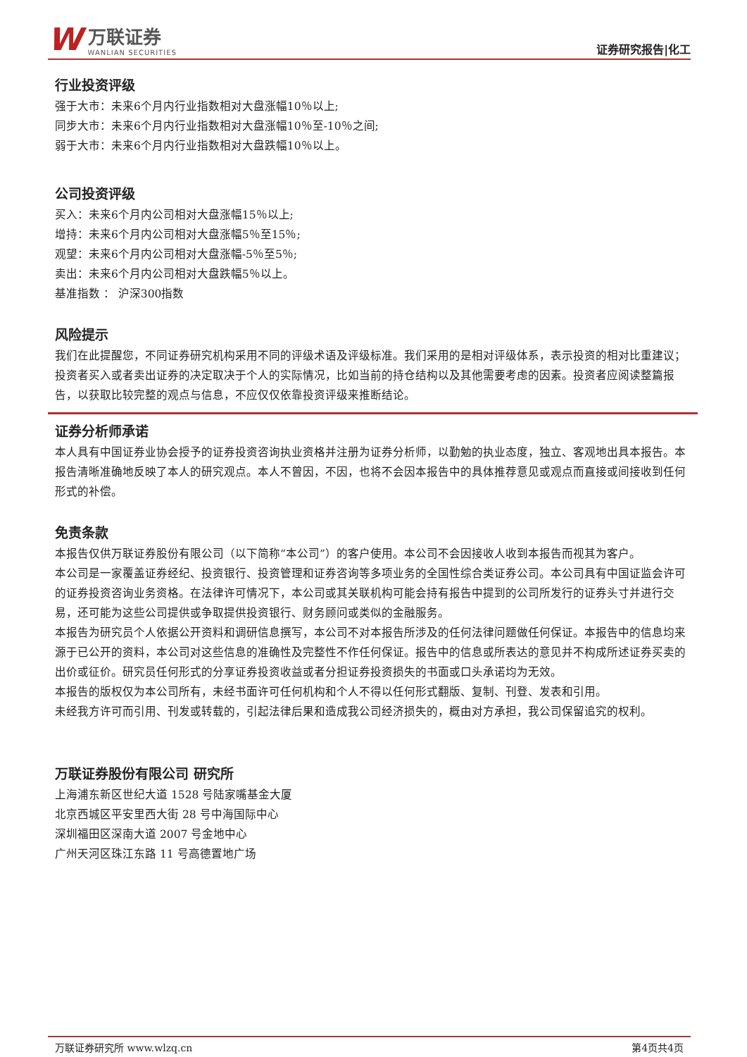W
万联证券
WANLIAN SECURITIES
证券研究报告|化工
行业投资评级
强于大市：未来6个月内行业指数相对大盘涨幅10％以上;
同步大市：未来6个月内行业指数相对大盘涨幅10％至-10％之间;
弱于大市：未来6个月内行业指数相对大盘跌幅10％以上。
公司投资评级
买入：未来6个月内公司相对大盘涨幅15％以上;
增持：未来6个月内公司相对大盘涨幅5％至15％;
观望：未来6个月内公司相对大盘涨幅-5％至5％;
卖出：未来6个月内公司相对大盘跌幅5％以上。
基准指数 ： 沪深300指数
风险提示
我们在此提醒您，不同证券研究机构采用不同的评级术语及评级标准。我们采用的是相对评级体系，表示投资的相对比重建议；投资者买入或者卖出证券的决定取决于个人的实际情况，比如当前的持仓结构以及其他需要考虑的因素。投资者应阅读整篇报告，以获取比较完整的观点与信息，不应仅仅依靠投资评级来推断结论。
证券分析师承诺
本人具有中国证券业协会授予的证券投资咨询执业资格并注册为证券分析师，以勤勉的执业态度，独立、客观地出具本报告。本报告清晰准确地反映了本人的研究观点。本人不曾因，不因，也将不会因本报告中的具体推荐意见或观点而直接或间接收到任何形式的补偿。
免责条款
本报告仅供万联证券股份有限公司（以下简称“本公司”）的客户使用。本公司不会因接收人收到本报告而视其为客户。
本公司是一家覆盖证券经纪、投资银行、投资管理和证券咨询等多项业务的全国性综合类证券公司。本公司具有中国证监会许可的证券投资咨询业务资格。在法律许可情况下，本公司或其关联机构可能会持有报告中提到的公司所发行的证券头寸并进行交易，还可能为这些公司提供或争取提供投资银行、财务顾问或类似的金融服务。
本报告为研究员个人依据公开资料和调研信息撰写，本公司不对本报告所涉及的任何法律问题做任何保证。本报告中的信息均来源于已公开的资料，本公司对这些信息的准确性及完整性不作任何保证。报告中的信息或所表达的意见并不构成所述证券买卖的出价或征价。研究员任何形式的分享证券投资收益或者分担证券投资损失的书面或口头承诺均为无效。
本报告的版权仅为本公司所有，未经书面许可任何机构和个人不得以任何形式翻版、复制、刊登、发表和引用。
未经我方许可而引用、刊发或转载的，引起法律后果和造成我公司经济损失的，概由对方承担，我公司保留追究的权利。
万联证券股份有限公司 研究所
上海浦东新区世纪大道 1528 号陆家嘴基金大厦
北京西城区平安里西大街 28 号中海国际中心
深圳福田区深南大道 2007 号金地中心
广州天河区珠江东路 11 号高德置地广场
万联证券研究所 www.wlzq.cn 第4页共4页